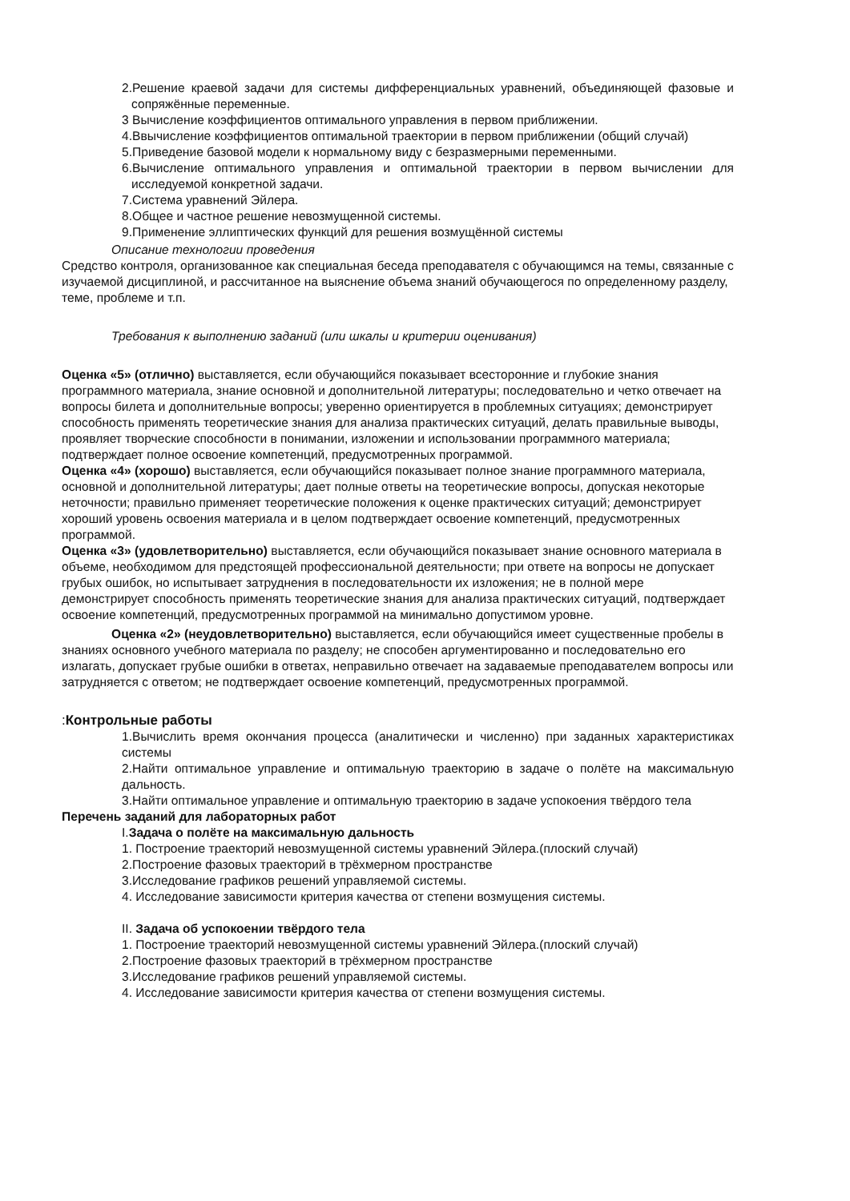2.Решение краевой задачи для системы дифференциальных уравнений, объединяющей фазовые и сопряжённые переменные.
3 Вычисление коэффициентов оптимального управления в первом приближении.
4.Ввычисление коэффициентов оптимальной траектории в первом приближении (общий случай)
5.Приведение базовой модели к нормальному виду с безразмерными переменными.
6.Вычисление оптимального управления и оптимальной траектории в первом вычислении для исследуемой конкретной задачи.
7.Система уравнений Эйлера.
8.Общее и частное решение невозмущенной системы.
9.Применение эллиптических функций для решения возмущённой системы
Описание технологии проведения
Средство контроля, организованное как специальная беседа преподавателя с обучающимся на темы, связанные с изучаемой дисциплиной, и рассчитанное на выяснение объема знаний обучающегося по определенному разделу, теме, проблеме и т.п.
Требования к выполнению заданий (или шкалы и критерии оценивания)
Оценка «5» (отлично) выставляется, если обучающийся показывает всесторонние и глубокие знания программного материала, знание основной и дополнительной литературы; последовательно и четко отвечает на вопросы билета и дополнительные вопросы; уверенно ориентируется в проблемных ситуациях; демонстрирует способность применять теоретические знания для анализа практических ситуаций, делать правильные выводы, проявляет творческие способности в понимании, изложении и использовании программного материала; подтверждает полное освоение компетенций, предусмотренных программой.
Оценка «4» (хорошо) выставляется, если обучающийся показывает полное знание программного материала, основной и дополнительной литературы; дает полные ответы на теоретические вопросы, допуская некоторые неточности; правильно применяет теоретические положения к оценке практических ситуаций; демонстрирует хороший уровень освоения материала и в целом подтверждает освоение компетенций, предусмотренных программой.
Оценка «3» (удовлетворительно) выставляется, если обучающийся показывает знание основного материала в объеме, необходимом для предстоящей профессиональной деятельности; при ответе на вопросы не допускает грубых ошибок, но испытывает затруднения в последовательности их изложения; не в полной мере демонстрирует способность применять теоретические знания для анализа практических ситуаций, подтверждает освоение компетенций, предусмотренных программой на минимально допустимом уровне.
Оценка «2» (неудовлетворительно) выставляется, если обучающийся имеет существенные пробелы в знаниях основного учебного материала по разделу; не способен аргументированно и последовательно его излагать, допускает грубые ошибки в ответах, неправильно отвечает на задаваемые преподавателем вопросы или затрудняется с ответом; не подтверждает освоение компетенций, предусмотренных программой.
: Контрольные работы
1.Вычислить время окончания процесса (аналитически и численно) при заданных характеристиках системы
2.Найти оптимальное управление и оптимальную траекторию в задаче о полёте на максимальную дальность.
3.Найти оптимальное управление и оптимальную траекторию в задаче успокоения твёрдого тела
Перечень заданий для лабораторных работ
I.Задача о полёте на максимальную дальность
1. Построение траекторий невозмущенной системы уравнений Эйлера.(плоский случай)
2.Построение фазовых траекторий в трёхмерном пространстве
3.Исследование графиков решений управляемой системы.
4. Исследование зависимости критерия качества от степени возмущения системы.
II. Задача об успокоении твёрдого тела
1. Построение траекторий невозмущенной системы уравнений Эйлера.(плоский случай)
2.Построение фазовых траекторий в трёхмерном пространстве
3.Исследование графиков решений управляемой системы.
4. Исследование зависимости критерия качества от степени возмущения системы.